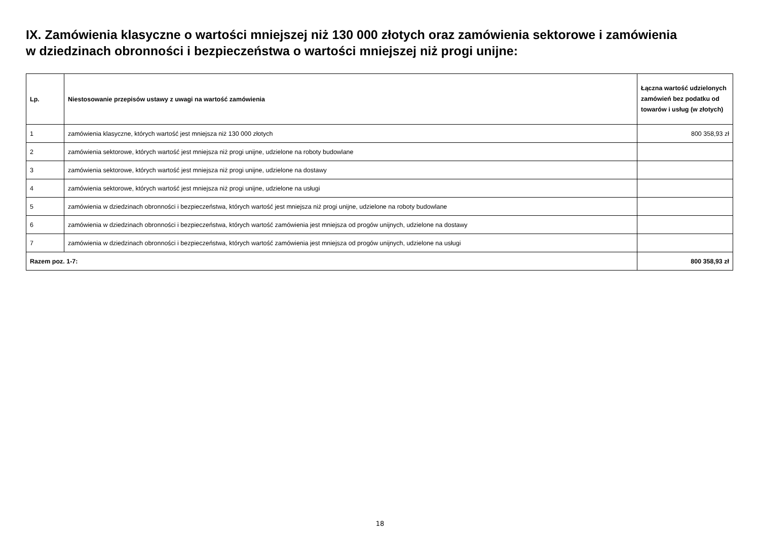IX. Zamówienia klasyczne o wartości mniejszej niż 130 000 złotych oraz zamówienia sektorowe i zamówienia
w dziedzinach obronności i bezpieczeństwa o wartości mniejszej niż progi unijne:
| Lp. | Niestosowanie przepisów ustawy z uwagi na wartość zamówienia | Łączna wartość udzielonych zamówień bez podatku od towarów i usług (w złotych) |
| --- | --- | --- |
| 1 | zamówienia klasyczne, których wartość jest mniejsza niż 130 000 złotych | 800 358,93 zł |
| 2 | zamówienia sektorowe, których wartość jest mniejsza niż progi unijne, udzielone na roboty budowlane | |
| 3 | zamówienia sektorowe, których wartość jest mniejsza niż progi unijne, udzielone na dostawy | |
| 4 | zamówienia sektorowe, których wartość jest mniejsza niż progi unijne, udzielone na usługi | |
| 5 | zamówienia w dziedzinach obronności i bezpieczeństwa, których wartość jest mniejsza niż progi unijne, udzielone na roboty budowlane | |
| 6 | zamówienia w dziedzinach obronności i bezpieczeństwa, których wartość zamówienia jest mniejsza od progów unijnych, udzielone na dostawy | |
| 7 | zamówienia w dziedzinach obronności i bezpieczeństwa, których wartość zamówienia jest mniejsza od progów unijnych, udzielone na usługi | |
| Razem poz. 1-7: | | 800 358,93 zł |
18